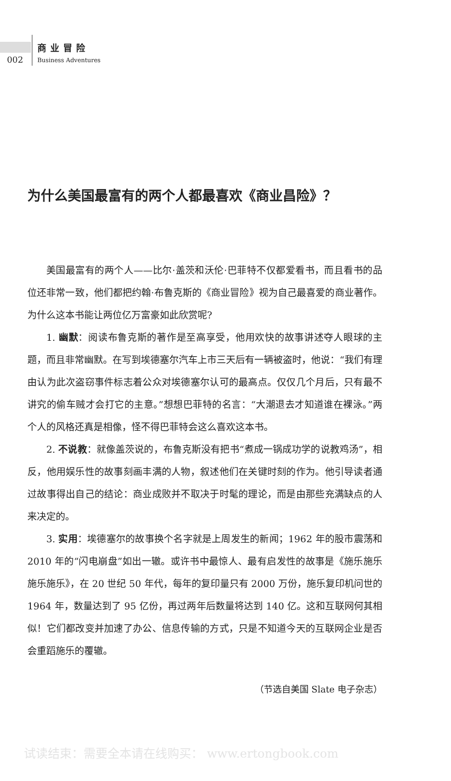002
商业冒险
Business Adventures
为什么美国最富有的两个人都最喜欢《商业昌险》？
美国最富有的两个人——比尔·盖茨和沃伦·巴菲特不仅都爱看书，而且看书的品位还非常一致，他们都把约翰·布鲁克斯的《商业冒险》视为自己最喜爱的商业著作。为什么这本书能让两位亿万富豪如此欣赏呢?
1. 幽默：阅读布鲁克斯的著作是至高享受，他用欢快的故事讲述夺人眼球的主题，而且非常幽默。在写到埃德塞尔汽车上市三天后有一辆被盗时，他说：“我们有理由认为此次盗窃事件标志着公众对埃德塞尔认可的最高点。仅仅几个月后，只有最不讲究的偷车贼才会打它的主意。”想想巴菲特的名言：“大潮退去才知道谁在裸泳。”两个人的风格还真是相像，怪不得巴菲特会这么喜欢这本书。
2. 不说教：就像盖茨说的，布鲁克斯没有把书“煮成一锅成功学的说教鸡汤”，相反，他用娱乐性的故事刻画丰满的人物，叙述他们在关键时刻的作为。他引导读者通过故事得出自己的结论：商业成败并不取决于时髦的理论，而是由那些充满缺点的人来决定的。
3. 实用：埃德塞尔的故事换个名字就是上周发生的新闻；1962 年的股市震荡和 2010 年的“闪电崩盘”如出一辙。或许书中最惊人、最有启发性的故事是《施乐施乐施乐施乐》，在 20 世纪 50 年代，每年的复印量只有 2000 万份，施乐复印机问世的 1964 年，数量达到了 95 亿份，再过两年后数量将达到 140 亿。这和互联网何其相似！它们都改变并加速了办公、信息传输的方式，只是不知道今天的互联网企业是否会重蹈施乐的覆辙。
（节选自美国 Slate 电子杂志）
试读结束：需要全本请在线购买： www.ertongbook.com